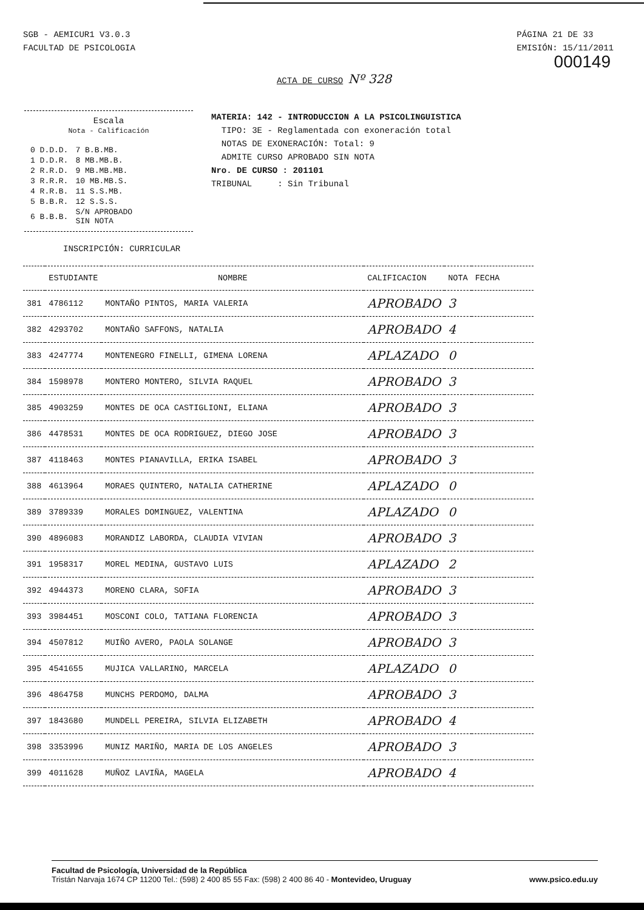SGB - AEMICUR1 V3.0.3
FACULTAD DE PSICOLOGIA
PÁGINA 21 DE 33
EMISIÓN: 15/11/2011
000149
ACTA DE CURSO Nº 328
Escala
Nota - Calificación
| 0 D.D.D. | 7 B.B.MB. |
| 1 D.D.R. | 8 MB.MB.B. |
| 2 R.R.D. | 9 MB.MB.MB. |
| 3 R.R.R. | 10 MB.MB.S. |
| 4 R.R.B. | 11 S.S.MB. |
| 5 B.B.R. | 12 S.S.S. |
| 6 B.B.B. | S/N APROBADO SIN NOTA |
MATERIA: 142 - INTRODUCCION A LA PSICOLINGUISTICA
TIPO: 3E - Reglamentada con exoneración total
NOTAS DE EXONERACIÓN: Total: 9
ADMITE CURSO APROBADO SIN NOTA
Nro. DE CURSO : 201101
TRIBUNAL : Sin Tribunal
INSCRIPCIÓN: CURRICULAR
| | ESTUDIANTE | NOMBRE | CALIFICACION | NOTA | FECHA |
| --- | --- | --- | --- | --- | --- |
| 381 | 4786112 | MONTAÑO PINTOS, MARIA VALERIA | APROBADO | 3 | |
| 382 | 4293702 | MONTAÑO SAFFONS, NATALIA | APROBADO | 4 | |
| 383 | 4247774 | MONTENEGRO FINELLI, GIMENA LORENA | APLAZADO | 0 | |
| 384 | 1598978 | MONTERO MONTERO, SILVIA RAQUEL | APROBADO | 3 | |
| 385 | 4903259 | MONTES DE OCA CASTIGLIONI, ELIANA | APROBADO | 3 | |
| 386 | 4478531 | MONTES DE OCA RODRIGUEZ, DIEGO JOSE | APROBADO | 3 | |
| 387 | 4118463 | MONTES PIANAVILLA, ERIKA ISABEL | APROBADO | 3 | |
| 388 | 4613964 | MORAES QUINTERO, NATALIA CATHERINE | APLAZADO | 0 | |
| 389 | 3789339 | MORALES DOMINGUEZ, VALENTINA | APLAZADO | 0 | |
| 390 | 4896083 | MORANDIZ LABORDA, CLAUDIA VIVIAN | APROBADO | 3 | |
| 391 | 1958317 | MOREL MEDINA, GUSTAVO LUIS | APLAZADO | 2 | |
| 392 | 4944373 | MORENO CLARA, SOFIA | APROBADO | 3 | |
| 393 | 3984451 | MOSCONI COLO, TATIANA FLORENCIA | APROBADO | 3 | |
| 394 | 4507812 | MUIÑO AVERO, PAOLA SOLANGE | APROBADO | 3 | |
| 395 | 4541655 | MUJICA VALLARINO, MARCELA | APLAZADO | 0 | |
| 396 | 4864758 | MUNCHS PERDOMO, DALMA | APROBADO | 3 | |
| 397 | 1843680 | MUNDELL PEREIRA, SILVIA ELIZABETH | APROBADO | 4 | |
| 398 | 3353996 | MUNIZ MARIÑO, MARIA DE LOS ANGELES | APROBADO | 3 | |
| 399 | 4011628 | MUÑOZ LAVIÑA, MAGELA | APROBADO | 4 | |
Facultad de Psicología, Universidad de la República
Tristán Narvaja 1674 CP 11200 Tel.: (598) 2 400 85 55 Fax: (598) 2 400 86 40 - Montevideo, Uruguay www.psico.edu.uy